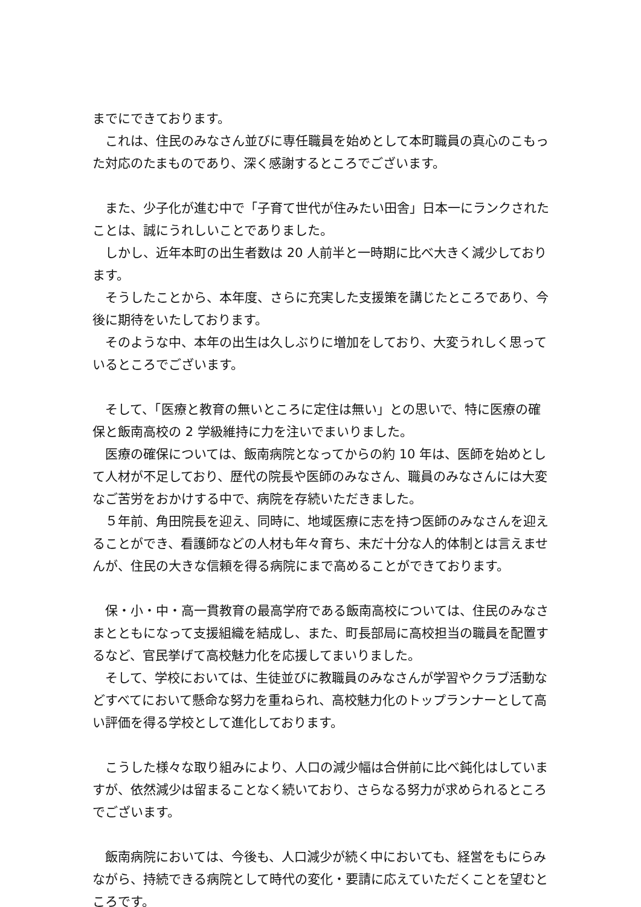までにできております。
これは、住民のみなさん並びに専任職員を始めとして本町職員の真心のこもった対応のたまものであり、深く感謝するところでございます。
また、少子化が進む中で「子育て世代が住みたい田舎」日本一にランクされたことは、誠にうれしいことでありました。
しかし、近年本町の出生者数は 20 人前半と一時期に比べ大きく減少しております。
そうしたことから、本年度、さらに充実した支援策を講じたところであり、今後に期待をいたしております。
そのような中、本年の出生は久しぶりに増加をしており、大変うれしく思っているところでございます。
そして、「医療と教育の無いところに定住は無い」との思いで、特に医療の確保と飯南高校の 2 学級維持に力を注いでまいりました。
医療の確保については、飯南病院となってからの約 10 年は、医師を始めとして人材が不足しており、歴代の院長や医師のみなさん、職員のみなさんには大変なご苦労をおかけする中で、病院を存続いただきました。
５年前、角田院長を迎え、同時に、地域医療に志を持つ医師のみなさんを迎えることができ、看護師などの人材も年々育ち、未だ十分な人的体制とは言えませんが、住民の大きな信頼を得る病院にまで高めることができております。
保・小・中・高一貫教育の最高学府である飯南高校については、住民のみなさまとともになって支援組織を結成し、また、町長部局に高校担当の職員を配置するなど、官民挙げて高校魅力化を応援してまいりました。
そして、学校においては、生徒並びに教職員のみなさんが学習やクラブ活動などすべてにおいて懸命な努力を重ねられ、高校魅力化のトップランナーとして高い評価を得る学校として進化しております。
こうした様々な取り組みにより、人口の減少幅は合併前に比べ鈍化はしていますが、依然減少は留まることなく続いており、さらなる努力が求められるところでございます。
飯南病院においては、今後も、人口減少が続く中においても、経営をもにらみながら、持続できる病院として時代の変化・要請に応えていただくことを望むところです。